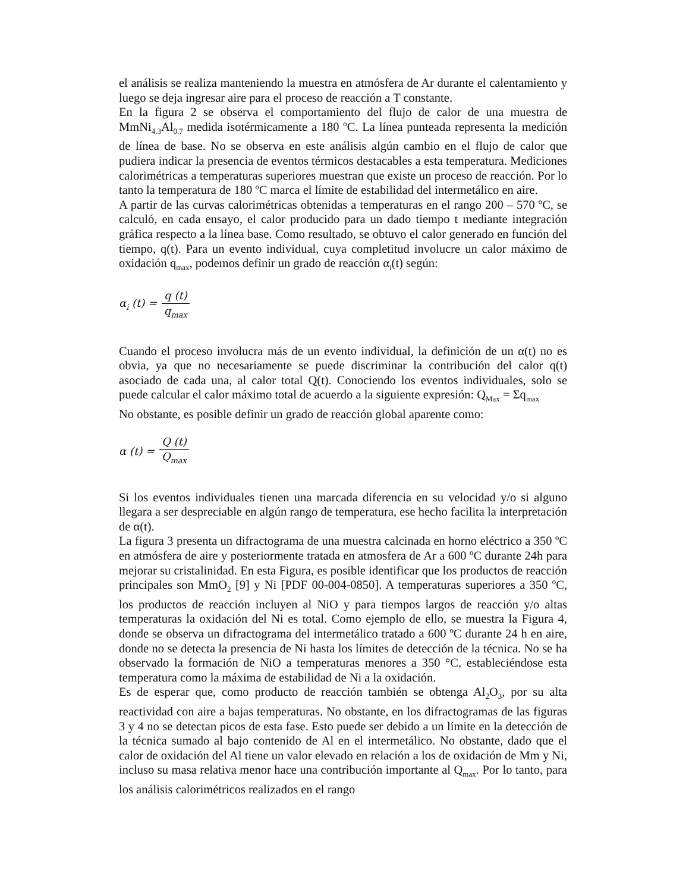el análisis se realiza manteniendo la muestra en atmósfera de Ar durante el calentamiento y luego se deja ingresar aire para el proceso de reacción a T constante.
En la figura 2 se observa el comportamiento del flujo de calor de una muestra de MmNi<sub>4.3</sub>Al<sub>0.7</sub> medida isotérmicamente a 180 ºC. La línea punteada representa la medición de línea de base. No se observa en este análisis algún cambio en el flujo de calor que pudiera indicar la presencia de eventos térmicos destacables a esta temperatura. Mediciones calorimétricas a temperaturas superiores muestran que existe un proceso de reacción. Por lo tanto la temperatura de 180 ºC marca el límite de estabilidad del intermetálico en aire.
A partir de las curvas calorimétricas obtenidas a temperaturas en el rango 200 – 570 ºC, se calculó, en cada ensayo, el calor producido para un dado tiempo t mediante integración gráfica respecto a la línea base. Como resultado, se obtuvo el calor generado en función del tiempo, q(t). Para un evento individual, cuya completitud involucre un calor máximo de oxidación q<sub>max</sub>, podemos definir un grado de reacción α<sub>i</sub>(t) según:
α<sub>i</sub> (t) =
q (t)
q<sub>max</sub>
Cuando el proceso involucra más de un evento individual, la definición de un α(t) no es obvia, ya que no necesariamente se puede discriminar la contribución del calor q(t) asociado de cada una, al calor total Q(t). Conociendo los eventos individuales, solo se puede calcular el calor máximo total de acuerdo a la siguiente expresión: Q<sub>Max</sub> = Σq<sub>max</sub>
No obstante, es posible definir un grado de reacción global aparente como:
α (t) =
Q (t)
Q<sub>max</sub>
Si los eventos individuales tienen una marcada diferencia en su velocidad y/o si alguno llegara a ser despreciable en algún rango de temperatura, ese hecho facilita la interpretación de α(t).
La figura 3 presenta un difractograma de una muestra calcinada en horno eléctrico a 350 ºC en atmósfera de aire y posteriormente tratada en atmosfera de Ar a 600 ºC durante 24h para mejorar su cristalinidad. En esta Figura, es posible identificar que los productos de reacción principales son MmO<sub>2</sub> [9] y Ni [PDF 00-004-0850]. A temperaturas superiores a 350 ºC, los productos de reacción incluyen al NiO y para tiempos largos de reacción y/o altas temperaturas la oxidación del Ni es total. Como ejemplo de ello, se muestra la Figura 4, donde se observa un difractograma del intermetálico tratado a 600 ºC durante 24 h en aire, donde no se detecta la presencia de Ni hasta los límites de detección de la técnica. No se ha observado la formación de NiO a temperaturas menores a 350 °C, estableciéndose esta temperatura como la máxima de estabilidad de Ni a la oxidación.
Es de esperar que, como producto de reacción también se obtenga Al<sub>2</sub>O<sub>3</sub>, por su alta reactividad con aire a bajas temperaturas. No obstante, en los difractogramas de las figuras 3 y 4 no se detectan picos de esta fase. Esto puede ser debido a un límite en la detección de la técnica sumado al bajo contenido de Al en el intermetálico. No obstante, dado que el calor de oxidación del Al tiene un valor elevado en relación a los de oxidación de Mm y Ni, incluso su masa relativa menor hace una contribución importante al Q<sub>max</sub>. Por lo tanto, para los análisis calorimétricos realizados en el rango